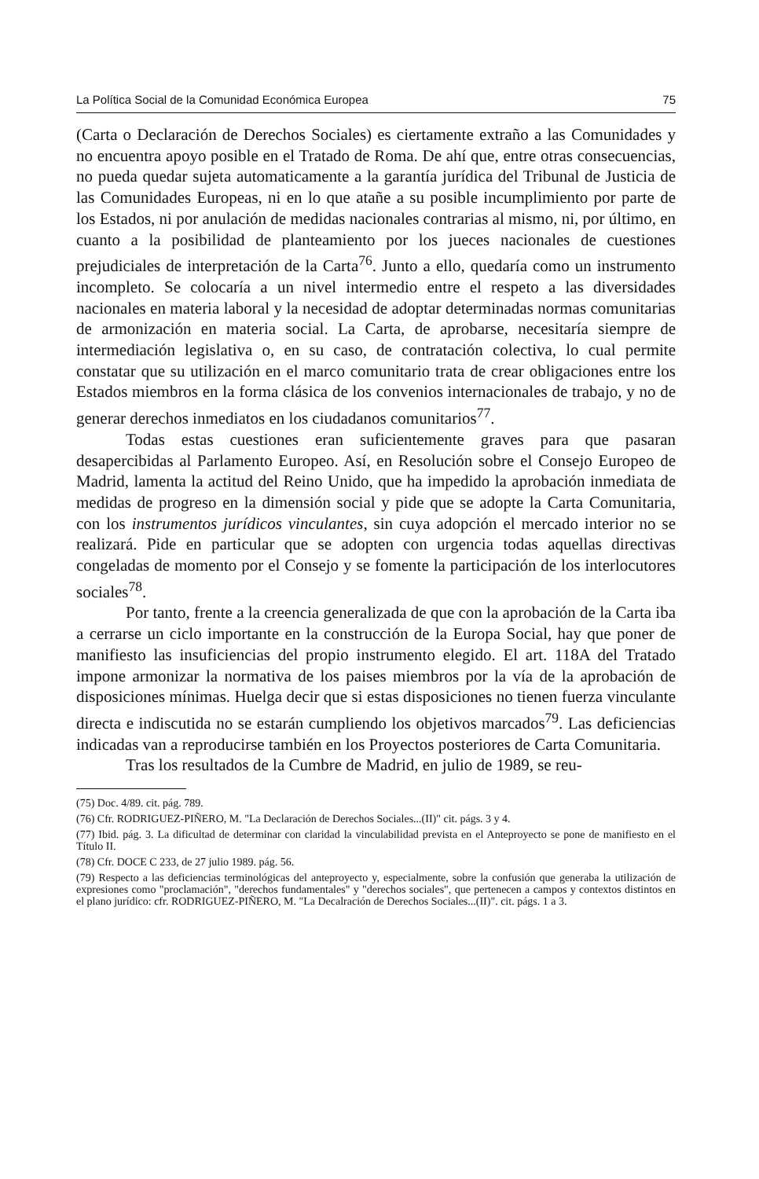La Política Social de la Comunidad Económica Europea 75
(Carta o Declaración de Derechos Sociales) es ciertamente extraño a las Comunidades y no encuentra apoyo posible en el Tratado de Roma. De ahí que, entre otras consecuencias, no pueda quedar sujeta automaticamente a la garantía jurídica del Tribunal de Justicia de las Comunidades Europeas, ni en lo que atañe a su posible incumplimiento por parte de los Estados, ni por anulación de medidas nacionales contrarias al mismo, ni, por último, en cuanto a la posibilidad de planteamiento por los jueces nacionales de cuestiones prejudiciales de interpretación de la Carta<sup>76</sup>. Junto a ello, quedaría como un instrumento incompleto. Se colocaría a un nivel intermedio entre el respeto a las diversidades nacionales en materia laboral y la necesidad de adoptar determinadas normas comunitarias de armonización en materia social. La Carta, de aprobarse, necesitaría siempre de intermediación legislativa o, en su caso, de contratación colectiva, lo cual permite constatar que su utilización en el marco comunitario trata de crear obligaciones entre los Estados miembros en la forma clásica de los convenios internacionales de trabajo, y no de generar derechos inmediatos en los ciudadanos comunitarios<sup>77</sup>.
Todas estas cuestiones eran suficientemente graves para que pasaran desapercibidas al Parlamento Europeo. Así, en Resolución sobre el Consejo Europeo de Madrid, lamenta la actitud del Reino Unido, que ha impedido la aprobación inmediata de medidas de progreso en la dimensión social y pide que se adopte la Carta Comunitaria, con los instrumentos jurídicos vinculantes, sin cuya adopción el mercado interior no se realizará. Pide en particular que se adopten con urgencia todas aquellas directivas congeladas de momento por el Consejo y se fomente la participación de los interlocutores sociales<sup>78</sup>.
Por tanto, frente a la creencia generalizada de que con la aprobación de la Carta iba a cerrarse un ciclo importante en la construcción de la Europa Social, hay que poner de manifiesto las insuficiencias del propio instrumento elegido. El art. 118A del Tratado impone armonizar la normativa de los paises miembros por la vía de la aprobación de disposiciones mínimas. Huelga decir que si estas disposiciones no tienen fuerza vinculante directa e indiscutida no se estarán cumpliendo los objetivos marcados<sup>79</sup>. Las deficiencias indicadas van a reproducirse también en los Proyectos posteriores de Carta Comunitaria.
Tras los resultados de la Cumbre de Madrid, en julio de 1989, se reu-
(75) Doc. 4/89. cit. pág. 789.
(76) Cfr. RODRIGUEZ-PIÑERO, M. "La Declaración de Derechos Sociales...(II)" cit. págs. 3 y 4.
(77) Ibid. pág. 3. La dificultad de determinar con claridad la vinculabilidad prevista en el Anteproyecto se pone de manifiesto en el Título II.
(78) Cfr. DOCE C 233, de 27 julio 1989. pág. 56.
(79) Respecto a las deficiencias terminológicas del anteproyecto y, especialmente, sobre la confusión que generaba la utilización de expresiones como "proclamación", "derechos fundamentales" y "derechos sociales", que pertenecen a campos y contextos distintos en el plano jurídico: cfr. RODRIGUEZ-PIÑERO, M. "La Decalración de Derechos Sociales...(II)". cit. págs. 1 a 3.